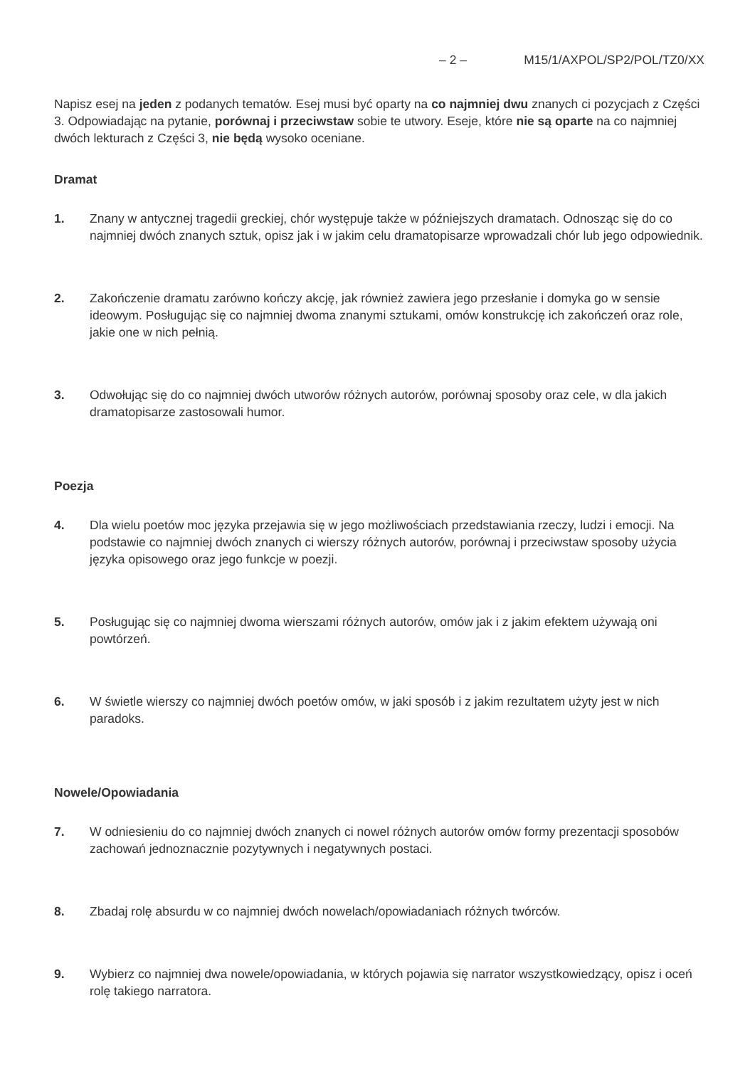– 2 – M15/1/AXPOL/SP2/POL/TZ0/XX
Napisz esej na jeden z podanych tematów. Esej musi być oparty na co najmniej dwu znanych ci pozycjach z Części 3. Odpowiadając na pytanie, porównaj i przeciwstaw sobie te utwory. Eseje, które nie są oparte na co najmniej dwóch lekturach z Części 3, nie będą wysoko oceniane.
Dramat
1. Znany w antycznej tragedii greckiej, chór występuje także w późniejszych dramatach. Odnosząc się do co najmniej dwóch znanych sztuk, opisz jak i w jakim celu dramatopisarze wprowadzali chór lub jego odpowiednik.
2. Zakończenie dramatu zarówno kończy akcję, jak również zawiera jego przesłanie i domyka go w sensie ideowym. Posługując się co najmniej dwoma znanymi sztukami, omów konstrukcję ich zakończeń oraz role, jakie one w nich pełnią.
3. Odwołując się do co najmniej dwóch utworów różnych autorów, porównaj sposoby oraz cele, w dla jakich dramatopisarze zastosowali humor.
Poezja
4. Dla wielu poetów moc języka przejawia się w jego możliwościach przedstawiania rzeczy, ludzi i emocji. Na podstawie co najmniej dwóch znanych ci wierszy różnych autorów, porównaj i przeciwstaw sposoby użycia języka opisowego oraz jego funkcje w poezji.
5. Posługując się co najmniej dwoma wierszami różnych autorów, omów jak i z jakim efektem używają oni powtórzeń.
6. W świetle wierszy co najmniej dwóch poetów omów, w jaki sposób i z jakim rezultatem użyty jest w nich paradoks.
Nowele/Opowiadania
7. W odniesieniu do co najmniej dwóch znanych ci nowel różnych autorów omów formy prezentacji sposobów zachowań jednoznacznie pozytywnych i negatywnych postaci.
8. Zbadaj rolę absurdu w co najmniej dwóch nowelach/opowiadaniach różnych twórców.
9. Wybierz co najmniej dwa nowele/opowiadania, w których pojawia się narrator wszystkowiedzący, opisz i oceń rolę takiego narratora.